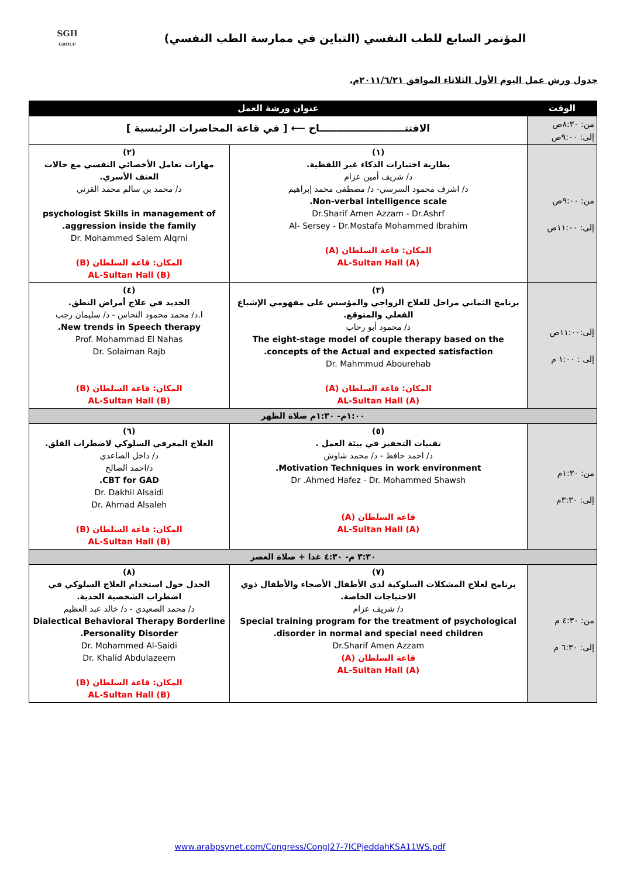المؤتمر السابع للطب النفسي (التباين في ممارسة الطب النفسي)
SGH
GROUP
جدول ورش عمل اليوم الأول الثلاثاء الموافق ٢٠١١/٦/٢١م.
| الوقت | عنوان ورشة العمل | |
| --- | --- | --- |
| من: ٨:٣٠ص إلى: ٩:٠٠ص | الافتتـــــــــــــــــــــــــاح ⟵ [ في قاعة المحاضرات الرئيسية ] | |
| من: ٩:٠٠ص إلى: ١١:٠٠ص | (١) بطارية اختبارات الذكاء غير اللفظية. د/ شريف أمين عزام د/ اشرف محمود السرسي- د/ مصطفى محمد إبراهيم Non-verbal intelligence scale. Dr.Sharif Amen Azzam - Dr.Ashrf Al- Sersey - Dr.Mostafa Mohammed Ibrahim المكان: قاعة السلطان (A) AL-Sultan Hall (A) | (٢) مهارات تعامل الأخصائي النفسي مع حالات العنف الأسري. د/ محمد بن سالم محمد القرني psychologist Skills in management of aggression inside the family. Dr. Mohammed Salem Alqrni المكان: قاعة السلطان (B) AL-Sultan Hall (B) |
| إلى:١١:٠٠ص إلى : ١:٠٠ م | (٣) برنامج الثماني مراحل للعلاج الزواجي والمؤسس على مفهومي الإشباع الفعلي والمتوقع. د/ محمود أبو رحاب The eight-stage model of couple therapy based on the concepts of the Actual and expected satisfaction. Dr. Mahmmud Abourehab المكان: قاعة السلطان (A) AL-Sultan Hall (A) | (٤) الجديد في علاج أمراض النطق. ا.د/ محمد محمود النحاس - د/ سليمان رجب New trends in Speech therapy. Prof. Mohammad El Nahas Dr. Solaiman Rajb المكان: قاعة السلطان (B) AL-Sultan Hall (B) |
| ١:٠٠م- ١:٣٠م صلاة الظهر | | |
| من: ١:٣٠م إلى: ٣:٣٠م | (٥) تقنيات التحفيز في بيئة العمل . د/ احمد حافظ - د/ محمد شاوش Motivation Techniques in work environment. Dr .Ahmed Hafez - Dr. Mohammed Shawsh قاعة السلطان (A) AL-Sultan Hall (A) | (٦) العلاج المعرفي السلوكي لاضطراب القلق. د/ داخل الصاعدي د/احمد الصالح CBT for GAD. Dr. Dakhil Alsaidi Dr. Ahmad Alsaleh المكان: قاعة السلطان (B) AL-Sultan Hall (B) |
| ٣:٣٠ م- ٤:٣٠ غدا + صلاة العصر | | |
| من: ٤:٣٠ م إلى: ٦:٣٠ م | (٧) برنامج لعلاج المشكلات السلوكية لدى الأطفال الأصحاء والأطفال ذوي الاحتياجات الخاصة. د/ شريف عزام Special training program for the treatment of psychological disorder in normal and special need children. Dr.Sharif Amen Azzam قاعة السلطان (A) AL-Sultan Hall (A) | (٨) الجدل حول استخدام العلاج السلوكي في اضطراب الشخصية الحدية. د/ محمد الصعيدي - د/ خالد عبد العظيم Dialectical Behavioral Therapy Borderline Personality Disorder. Dr. Mohammed Al-Saidi Dr. Khalid Abdulazeem المكان: قاعة السلطان (B) AL-Sultan Hall (B) |
www.arabpsynet.com/Congress/CongJ27-7ICPjeddahKSA11WS.pdf